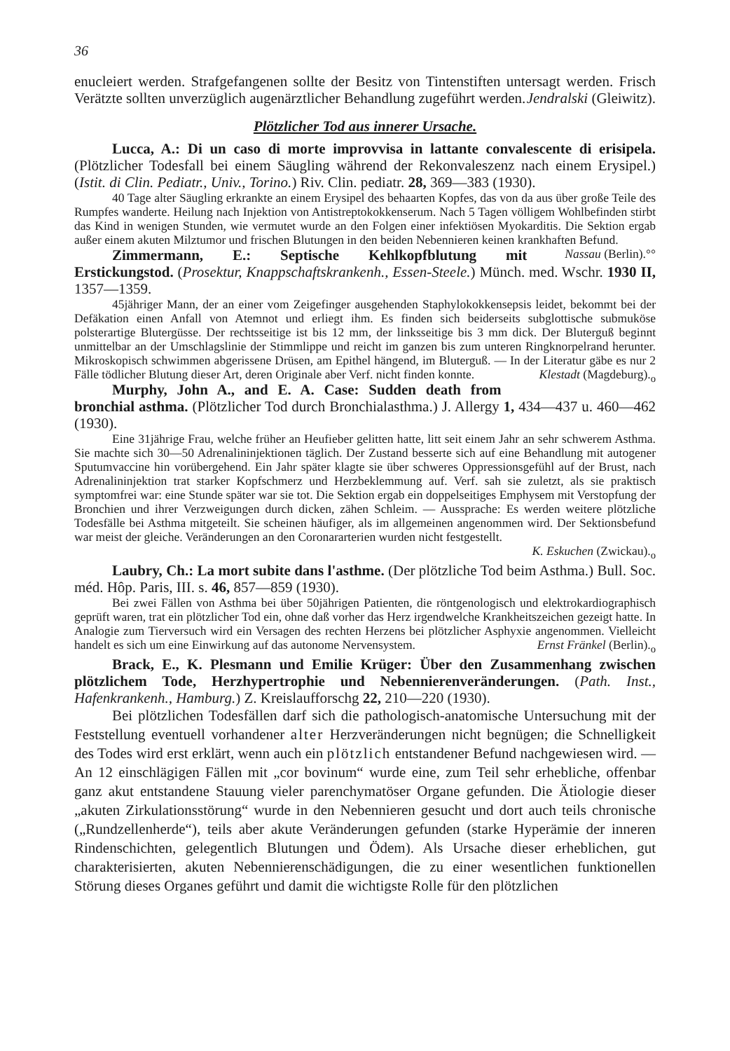36
enucleiert werden. Strafgefangenen sollte der Besitz von Tintenstiften untersagt werden. Frisch Verätzte sollten unverzüglich augenärztlicher Behandlung zugeführt werden. Jendralski (Gleiwitz).
Plötzlicher Tod aus innerer Ursache.
Lucca, A.: Di un caso di morte improvvisa in lattante convalescente di erisipela. (Plötzlicher Todesfall bei einem Säugling während der Rekonvaleszenz nach einem Erysipel.) (Istit. di Clin. Pediatr., Univ., Torino.) Riv. Clin. pediatr. 28, 369—383 (1930).
40 Tage alter Säugling erkrankte an einem Erysipel des behaarten Kopfes, das von da aus über große Teile des Rumpfes wanderte. Heilung nach Injektion von Antistreptokokkenserum. Nach 5 Tagen völligem Wohlbefinden stirbt das Kind in wenigen Stunden, wie vermutet wurde an den Folgen einer infektiösen Myokarditis. Die Sektion ergab außer einem akuten Milztumor und frischen Blutungen in den beiden Nebennieren keinen krankhaften Befund. Nassau (Berlin).°°
Zimmermann, E.: Septische Kehlkopfblutung mit Erstickungstod. (Prosektur, Knappschaftskrankenh., Essen-Steele.) Münch. med. Wschr. 1930 II, 1357—1359.
45jähriger Mann, der an einer vom Zeigefinger ausgehenden Staphylokokkensepsis leidet, bekommt bei der Defäkation einen Anfall von Atemnot und erliegt ihm. Es finden sich beiderseits subglottische submuköse polsterartige Blutergüsse. Der rechtsseitige ist bis 12 mm, der linksseitige bis 3 mm dick. Der Bluterguß beginnt unmittelbar an der Umschlagslinie der Stimmlippe und reicht im ganzen bis zum unteren Ringknorpelrand herunter. Mikroskopisch schwimmen abgerissene Drüsen, am Epithel hängend, im Bluterguß. — In der Literatur gäbe es nur 2 Fälle tödlicher Blutung dieser Art, deren Originale aber Verf. nicht finden konnte. Klestadt (Magdeburg).<sub>o</sub>
Murphy, John A., and E. A. Case: Sudden death from bronchial asthma. (Plötzlicher Tod durch Bronchialasthma.) J. Allergy 1, 434—437 u. 460—462 (1930).
Eine 31jährige Frau, welche früher an Heufieber gelitten hatte, litt seit einem Jahr an sehr schwerem Asthma. Sie machte sich 30—50 Adrenalininjektionen täglich. Der Zustand besserte sich auf eine Behandlung mit autogener Sputumvaccine hin vorübergehend. Ein Jahr später klagte sie über schweres Oppressionsgefühl auf der Brust, nach Adrenalininjektion trat starker Kopfschmerz und Herzbeklemmung auf. Verf. sah sie zuletzt, als sie praktisch symptomfrei war: eine Stunde später war sie tot. Die Sektion ergab ein doppelseitiges Emphysem mit Verstopfung der Bronchien und ihrer Verzweigungen durch dicken, zähen Schleim. — Aussprache: Es werden weitere plötzliche Todesfälle bei Asthma mitgeteilt. Sie scheinen häufiger, als im allgemeinen angenommen wird. Der Sektionsbefund war meist der gleiche. Veränderungen an den Coronararterien wurden nicht festgestellt.
K. Eskuchen (Zwickau).<sub>o</sub>
Laubry, Ch.: La mort subite dans l'asthme. (Der plötzliche Tod beim Asthma.) Bull. Soc. méd. Hôp. Paris, III. s. 46, 857—859 (1930).
Bei zwei Fällen von Asthma bei über 50jährigen Patienten, die röntgenologisch und elektrokardiographisch geprüft waren, trat ein plötzlicher Tod ein, ohne daß vorher das Herz irgendwelche Krankheitszeichen gezeigt hatte. In Analogie zum Tierversuch wird ein Versagen des rechten Herzens bei plötzlicher Asphyxie angenommen. Vielleicht handelt es sich um eine Einwirkung auf das autonome Nervensystem. Ernst Fränkel (Berlin).<sub>o</sub>
Brack, E., K. Plesmann und Emilie Krüger: Über den Zusammenhang zwischen plötzlichem Tode, Herzhypertrophie und Nebennierenveränderungen. (Path. Inst., Hafenkrankenh., Hamburg.) Z. Kreislaufforschg 22, 210—220 (1930).
Bei plötzlichen Todesfällen darf sich die pathologisch-anatomische Untersuchung mit der Feststellung eventuell vorhandener alter Herzveränderungen nicht begnügen; die Schnelligkeit des Todes wird erst erklärt, wenn auch ein plötzlich entstandener Befund nachgewiesen wird. — An 12 einschlägigen Fällen mit „cor bovinum“ wurde eine, zum Teil sehr erhebliche, offenbar ganz akut entstandene Stauung vieler parenchymatöser Organe gefunden. Die Ätiologie dieser „akuten Zirkulationsstörung“ wurde in den Nebennieren gesucht und dort auch teils chronische („Rundzellenherde“), teils aber akute Veränderungen gefunden (starke Hyperämie der inneren Rindenschichten, gelegentlich Blutungen und Ödem). Als Ursache dieser erheblichen, gut charakterisierten, akuten Nebennierenschädigungen, die zu einer wesentlichen funktionellen Störung dieses Organes geführt und damit die wichtigste Rolle für den plötzlichen